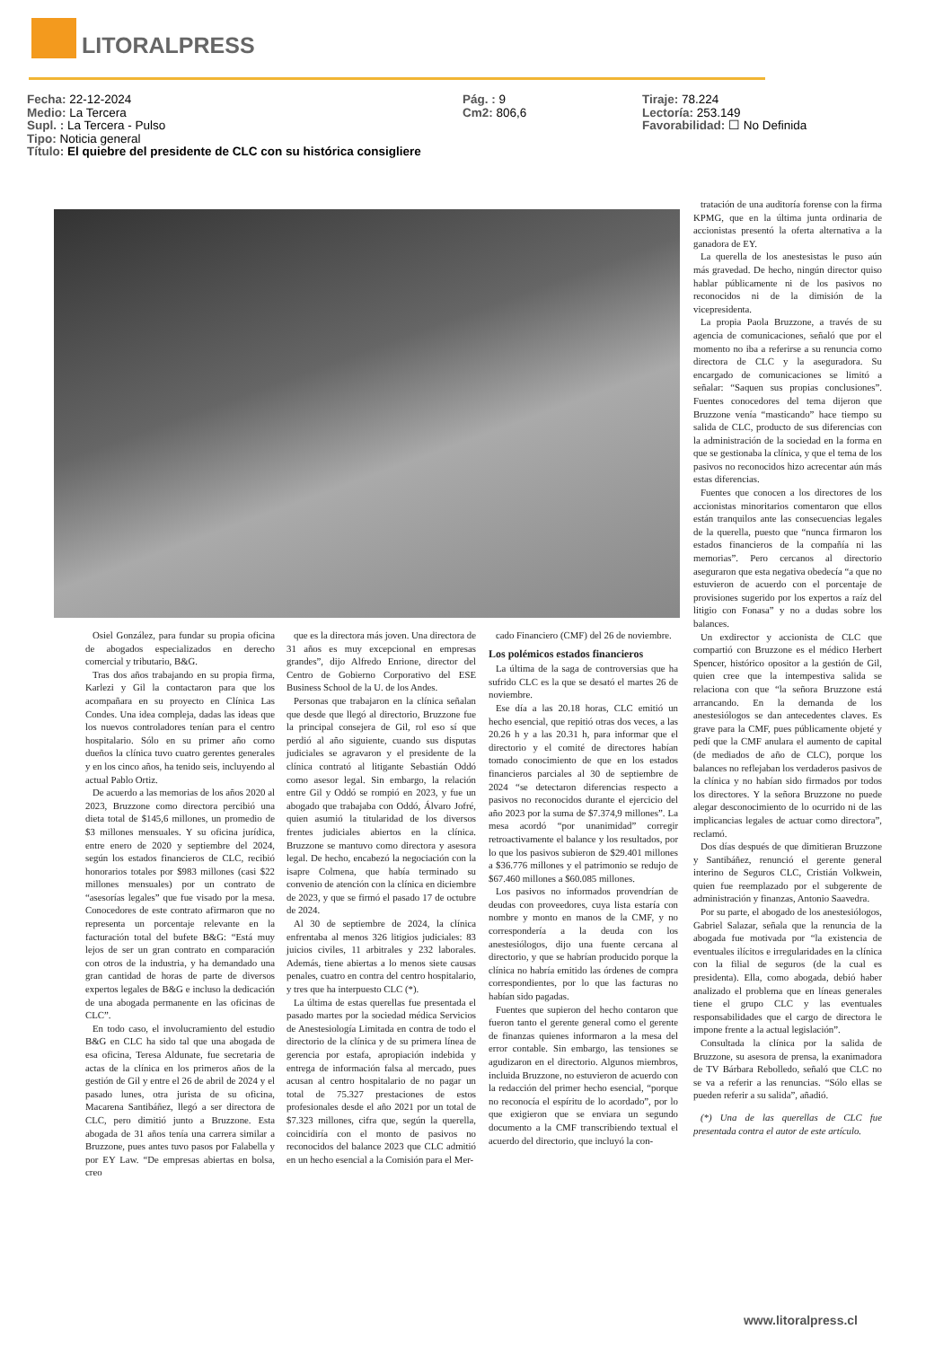LITORALPRESS
Fecha: 22-12-2024
Medio: La Tercera
Supl. : La Tercera - Pulso
Tipo: Noticia general
Título: El quiebre del presidente de CLC con su histórica consigliere
Pág. : 9
Cm2: 806,6
Tiraje: 78.224
Lectoría: 253.149
Favorabilidad: ☐ No Definida
tratación de una auditoría forense con la firma KPMG, que en la última junta ordinaria de accionistas presentó la oferta alternativa a la ganadora de EY.
La querella de los anestesistas le puso aún más gravedad. De hecho, ningún director quiso hablar públicamente ni de los pasivos no reconocidos ni de la dimisión de la vicepresidenta.
La propia Paola Bruzzone, a través de su agencia de comunicaciones, señaló que por el momento no iba a referirse a su renuncia como directora de CLC y la aseguradora. Su encargado de comunicaciones se limitó a señalar: “Saquen sus propias conclusiones”. Fuentes conocedores del tema dijeron que Bruzzone venía “masticando” hace tiempo su salida de CLC, producto de sus diferencias con la administración de la sociedad en la forma en que se gestionaba la clínica, y que el tema de los pasivos no reconocidos hizo acrecentar aún más estas diferencias.
Fuentes que conocen a los directores de los accionistas minoritarios comentaron que ellos están tranquilos ante las consecuencias legales de la querella, puesto que “nunca firmaron los estados financieros de la compañía ni las memorias”. Pero cercanos al directorio aseguraron que esta negativa obedecía “a que no estuvieron de acuerdo con el porcentaje de provisiones sugerido por los expertos a raíz del litigio con Fonasa” y no a dudas sobre los balances.
Un exdirector y accionista de CLC que compartió con Bruzzone es el médico Herbert Spencer, histórico opositor a la gestión de Gil, quien cree que la intempestiva salida se relaciona con que “la señora Bruzzone está arrancando. En la demanda de los anestesiólogos se dan antecedentes claves. Es grave para la CMF, pues públicamente objeté y pedí que la CMF anulara el aumento de capital (de mediados de año de CLC), porque los balances no reflejaban los verdaderos pasivos de la clínica y no habían sido firmados por todos los directores. Y la señora Bruzzone no puede alegar desconocimiento de lo ocurrido ni de las implicancias legales de actuar como directora”, reclamó.
Dos días después de que dimitieran Bruzzone y Santibáñez, renunció el gerente general interino de Seguros CLC, Cristián Volkwein, quien fue reemplazado por el subgerente de administración y finanzas, Antonio Saavedra.
Por su parte, el abogado de los anestesiólogos, Gabriel Salazar, señala que la renuncia de la abogada fue motivada por “la existencia de eventuales ilícitos e irregularidades en la clínica con la filial de seguros (de la cual es presidenta). Ella, como abogada, debió haber analizado el problema que en líneas generales tiene el grupo CLC y las eventuales responsabilidades que el cargo de directora le impone frente a la actual legislación”.
Consultada la clínica por la salida de Bruzzone, su asesora de prensa, la exanimadora de TV Bárbara Rebolledo, señaló que CLC no se va a referir a las renuncias. “Sólo ellas se pueden referir a su salida”, añadió.
(*) Una de las querellas de CLC fue presentada contra el autor de este artículo.
Osiel González, para fundar su propia oficina de abogados especializados en derecho comercial y tributario, B&G.
Tras dos años trabajando en su propia firma, Karlezi y Gil la contactaron para que los acompañara en su proyecto en Clínica Las Condes. Una idea compleja, dadas las ideas que los nuevos controladores tenían para el centro hospitalario. Sólo en su primer año como dueños la clínica tuvo cuatro gerentes generales y en los cinco años, ha tenido seis, incluyendo al actual Pablo Ortiz.
De acuerdo a las memorias de los años 2020 al 2023, Bruzzone como directora percibió una dieta total de $145,6 millones, un promedio de $3 millones mensuales. Y su oficina jurídica, entre enero de 2020 y septiembre del 2024, según los estados financieros de CLC, recibió honorarios totales por $983 millones (casi $22 millones mensuales) por un contrato de “asesorías legales” que fue visado por la mesa. Conocedores de este contrato afirmaron que no representa un porcentaje relevante en la facturación total del bufete B&G: “Está muy lejos de ser un gran contrato en comparación con otros de la industria, y ha demandado una gran cantidad de horas de parte de diversos expertos legales de B&G e incluso la dedicación de una abogada permanente en las oficinas de CLC”.
En todo caso, el involucramiento del estudio B&G en CLC ha sido tal que una abogada de esa oficina, Teresa Aldunate, fue secretaria de actas de la clínica en los primeros años de la gestión de Gil y entre el 26 de abril de 2024 y el pasado lunes, otra jurista de su oficina, Macarena Santibáñez, llegó a ser directora de CLC, pero dimitió junto a Bruzzone. Esta abogada de 31 años tenía una carrera similar a Bruzzone, pues antes tuvo pasos por Falabella y por EY Law. “De empresas abiertas en bolsa, creo
que es la directora más joven. Una directora de 31 años es muy excepcional en empresas grandes”, dijo Alfredo Enrione, director del Centro de Gobierno Corporativo del ESE Business School de la U. de los Andes.
Personas que trabajaron en la clínica señalan que desde que llegó al directorio, Bruzzone fue la principal consejera de Gil, rol eso sí que perdió al año siguiente, cuando sus disputas judiciales se agravaron y el presidente de la clínica contrató al litigante Sebastián Oddó como asesor legal. Sin embargo, la relación entre Gil y Oddó se rompió en 2023, y fue un abogado que trabajaba con Oddó, Álvaro Jofré, quien asumió la titularidad de los diversos frentes judiciales abiertos en la clínica. Bruzzone se mantuvo como directora y asesora legal. De hecho, encabezó la negociación con la isapre Colmena, que había terminado su convenio de atención con la clínica en diciembre de 2023, y que se firmó el pasado 17 de octubre de 2024.
Al 30 de septiembre de 2024, la clínica enfrentaba al menos 326 litigios judiciales: 83 juicios civiles, 11 arbitrales y 232 laborales. Además, tiene abiertas a lo menos siete causas penales, cuatro en contra del centro hospitalario, y tres que ha interpuesto CLC (*).
La última de estas querellas fue presentada el pasado martes por la sociedad médica Servicios de Anestesiología Limitada en contra de todo el directorio de la clínica y de su primera línea de gerencia por estafa, apropiación indebida y entrega de información falsa al mercado, pues acusan al centro hospitalario de no pagar un total de 75.327 prestaciones de estos profesionales desde el año 2021 por un total de $7.323 millones, cifra que, según la querella, coincidiría con el monto de pasivos no reconocidos del balance 2023 que CLC admitió en un hecho esencial a la Comisión para el Mer-
cado Financiero (CMF) del 26 de noviembre.
Los polémicos estados financieros
La última de la saga de controversias que ha sufrido CLC es la que se desató el martes 26 de noviembre.
Ese día a las 20.18 horas, CLC emitió un hecho esencial, que repitió otras dos veces, a las 20.26 h y a las 20.31 h, para informar que el directorio y el comité de directores habían tomado conocimiento de que en los estados financieros parciales al 30 de septiembre de 2024 “se detectaron diferencias respecto a pasivos no reconocidos durante el ejercicio del año 2023 por la suma de $7.374,9 millones”. La mesa acordó “por unanimidad” corregir retroactivamente el balance y los resultados, por lo que los pasivos subieron de $29.401 millones a $36.776 millones y el patrimonio se redujo de $67.460 millones a $60.085 millones.
Los pasivos no informados provendrían de deudas con proveedores, cuya lista estaría con nombre y monto en manos de la CMF, y no correspondería a la deuda con los anestesiólogos, dijo una fuente cercana al directorio, y que se habrían producido porque la clínica no habría emitido las órdenes de compra correspondientes, por lo que las facturas no habían sido pagadas.
Fuentes que supieron del hecho contaron que fueron tanto el gerente general como el gerente de finanzas quienes informaron a la mesa del error contable. Sin embargo, las tensiones se agudizaron en el directorio. Algunos miembros, incluida Bruzzone, no estuvieron de acuerdo con la redacción del primer hecho esencial, “porque no reconocía el espíritu de lo acordado”, por lo que exigieron que se enviara un segundo documento a la CMF transcribiendo textual el acuerdo del directorio, que incluyó la con-
www.litoralpress.cl